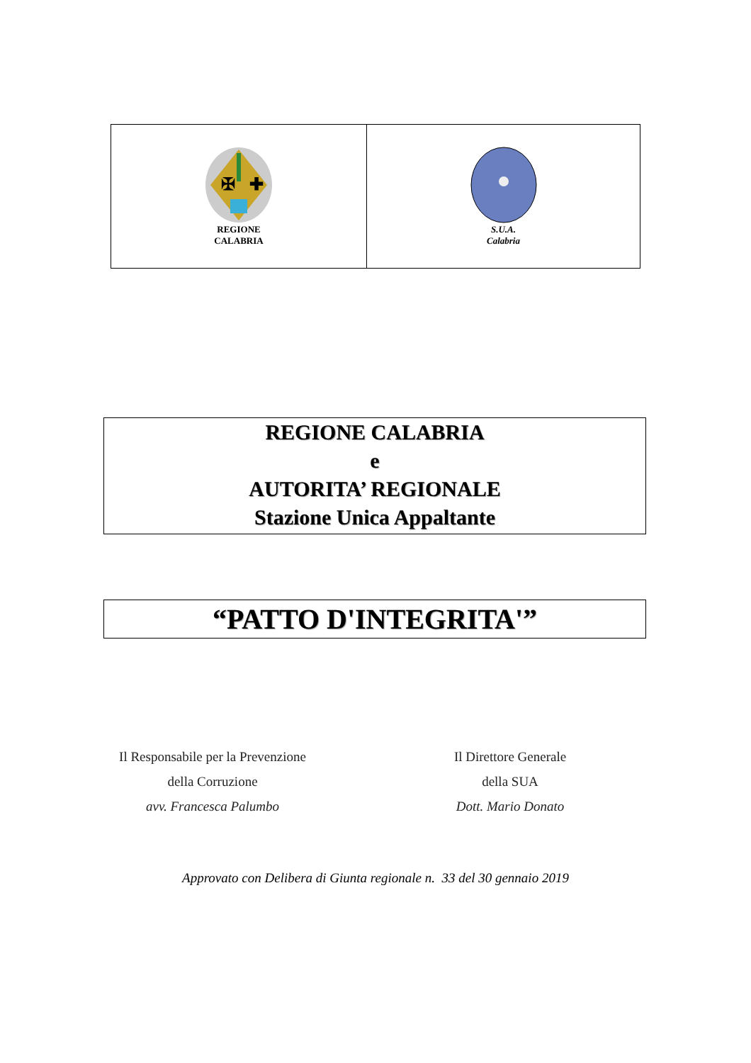✠
✚
REGIONE
CALABRIA
S.U.A.
Calabria
REGIONE CALABRIA
e
AUTORITA’ REGIONALE
Stazione Unica Appaltante
“PATTO D'INTEGRITA'”
Il Responsabile per la Prevenzione
della Corruzione
avv. Francesca Palumbo
Il Direttore Generale
della SUA
Dott. Mario Donato
Approvato con Delibera di Giunta regionale n. 33 del 30 gennaio 2019